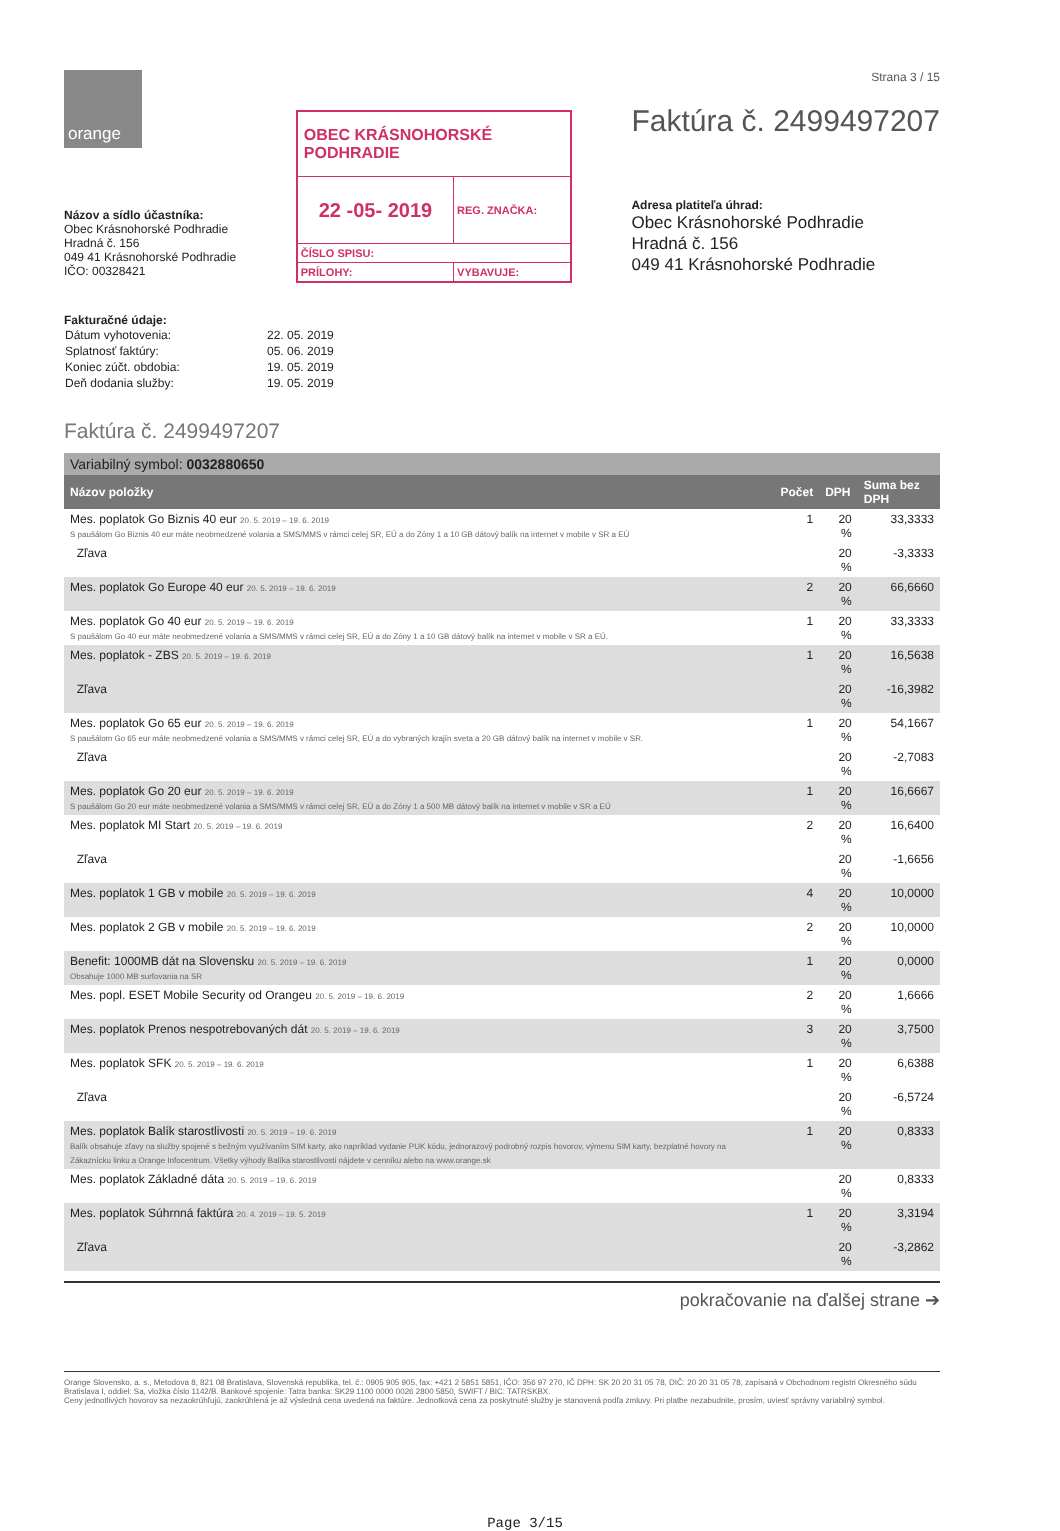orange
Názov a sídlo účastníka:
Obec Krásnohorské Podhradie
Hradná č. 156
049 41 Krásnohorské Podhradie
IČO: 00328421
| OBEC KRÁSNOHORSKÉ PODHRADIE | |
| 22 -05- 2019 | REG. ZNAČKA: |
| ČÍSLO SPISU: | |
| PRÍLOHY: | VYBAVUJE: |
Strana 3 / 15
Faktúra č. 2499497207
Adresa platiteľa úhrad:
Obec Krásnohorské Podhradie
Hradná č. 156
049 41 Krásnohorské Podhradie
Fakturačné údaje:
| Dátum vyhotovenia: | 22. 05. 2019 |
| Splatnosť faktúry: | 05. 06. 2019 |
| Koniec zúčt. obdobia: | 19. 05. 2019 |
| Deň dodania služby: | 19. 05. 2019 |
Faktúra č. 2499497207
Variabilný symbol: 0032880650
| Názov položky | Počet | DPH | Suma bez DPH |
| --- | --- | --- | --- |
| Mes. poplatok Go Biznis 40 eur 20. 5. 2019 – 19. 6. 2019 S paušálom Go Biznis 40 eur máte neobmedzené volania a SMS/MMS v rámci celej SR, EÚ a do Zóny 1 a 10 GB dátový balík na internet v mobile v SR a EÚ | 1 | 20 % | 33,3333 |
| Zľava | | 20 % | -3,3333 |
| Mes. poplatok Go Europe 40 eur 20. 5. 2019 – 19. 6. 2019 | 2 | 20 % | 66,6660 |
| Mes. poplatok Go 40 eur 20. 5. 2019 – 19. 6. 2019 S paušálom Go 40 eur máte neobmedzené volania a SMS/MMS v rámci celej SR, EÚ a do Zóny 1 a 10 GB dátový balík na internet v mobile v SR a EÚ. | 1 | 20 % | 33,3333 |
| Mes. poplatok - ZBS 20. 5. 2019 – 19. 6. 2019 | 1 | 20 % | 16,5638 |
| Zľava | | 20 % | -16,3982 |
| Mes. poplatok Go 65 eur 20. 5. 2019 – 19. 6. 2019 S paušálom Go 65 eur máte neobmedzené volania a SMS/MMS v rámci celej SR, EÚ a do vybraných krajín sveta a 20 GB dátový balík na internet v mobile v SR. | 1 | 20 % | 54,1667 |
| Zľava | | 20 % | -2,7083 |
| Mes. poplatok Go 20 eur 20. 5. 2019 – 19. 6. 2019 S paušálom Go 20 eur máte neobmedzené volania a SMS/MMS v rámci celej SR, EÚ a do Zóny 1 a 500 MB dátový balík na internet v mobile v SR a EÚ | 1 | 20 % | 16,6667 |
| Mes. poplatok MI Start 20. 5. 2019 – 19. 6. 2019 | 2 | 20 % | 16,6400 |
| Zľava | | 20 % | -1,6656 |
| Mes. poplatok 1 GB v mobile 20. 5. 2019 – 19. 6. 2019 | 4 | 20 % | 10,0000 |
| Mes. poplatok 2 GB v mobile 20. 5. 2019 – 19. 6. 2019 | 2 | 20 % | 10,0000 |
| Benefit: 1000MB dát na Slovensku 20. 5. 2019 – 19. 6. 2019 Obsahuje 1000 MB surfovania na SR | 1 | 20 % | 0,0000 |
| Mes. popl. ESET Mobile Security od Orangeu 20. 5. 2019 – 19. 6. 2019 | 2 | 20 % | 1,6666 |
| Mes. poplatok Prenos nespotrebovaných dát 20. 5. 2019 – 19. 6. 2019 | 3 | 20 % | 3,7500 |
| Mes. poplatok SFK 20. 5. 2019 – 19. 6. 2019 | 1 | 20 % | 6,6388 |
| Zľava | | 20 % | -6,5724 |
| Mes. poplatok Balík starostlivosti 20. 5. 2019 – 19. 6. 2019 Balík obsahuje zľavy na služby spojené s bežným využívaním SIM karty, ako napríklad vydanie PUK kódu, jednorazový podrobný rozpis hovorov, výmenu SIM karty, bezplatné hovory na Zákaznícku linku a Orange Infocentrum. Všetky výhody Balíka starostlivosti nájdete v cenníku alebo na www.orange.sk | 1 | 20 % | 0,8333 |
| Mes. poplatok Základné dáta 20. 5. 2019 – 19. 6. 2019 | | 20 % | 0,8333 |
| Mes. poplatok Súhrnná faktúra 20. 4. 2019 – 19. 5. 2019 | 1 | 20 % | 3,3194 |
| Zľava | | 20 % | -3,2862 |
pokračovanie na ďalšej strane ➔
Orange Slovensko, a. s., Metodova 8, 821 08 Bratislava, Slovenská republika, tel. č.: 0905 905 905, fax: +421 2 5851 5851, IČO: 356 97 270, IČ DPH: SK 20 20 31 05 78, DIČ: 20 20 31 05 78, zapísaná v Obchodnom registri Okresného súdu Bratislava I, oddiel: Sa, vložka číslo 1142/B. Bankové spojenie: Tatra banka: SK29 1100 0000 0026 2800 5850, SWIFT / BIC: TATRSKBX.
Ceny jednotlivých hovorov sa nezaokrúhľujú, zaokrúhlená je až výsledná cena uvedená na faktúre. Jednotková cena za poskytnuté služby je stanovená podľa zmluvy. Pri platbe nezabudnite, prosím, uviesť správny variabilný symbol.
Page 3/15